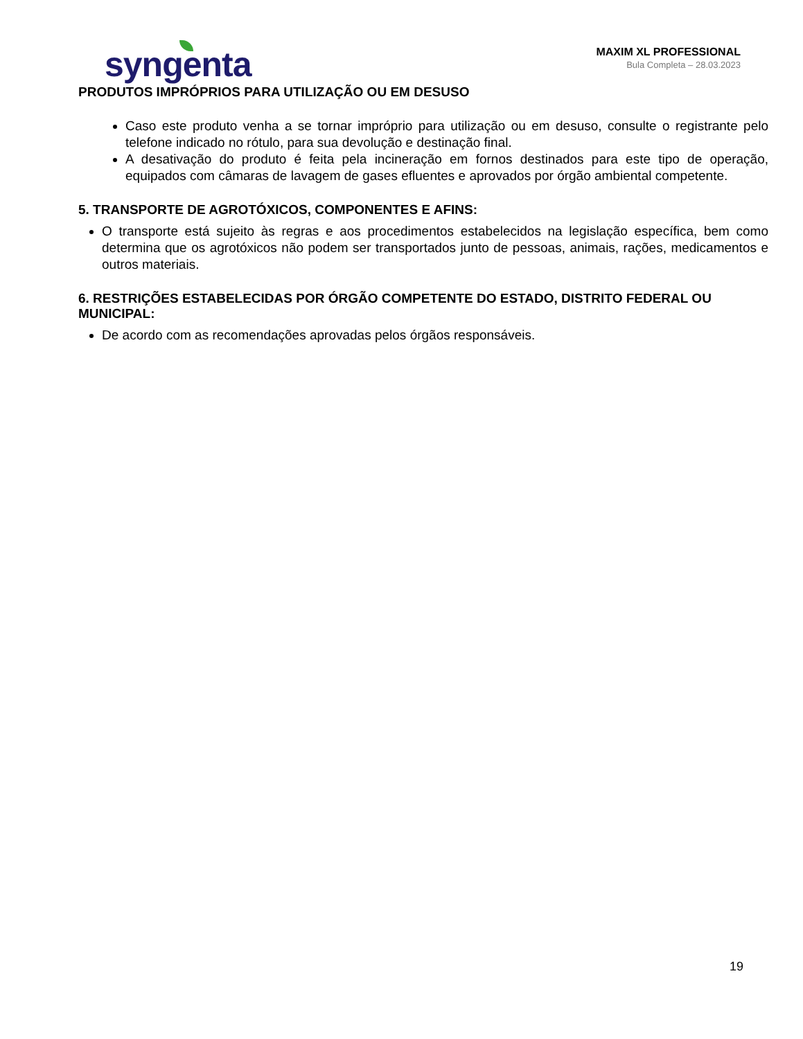syngenta
MAXIM XL PROFESSIONAL
Bula Completa – 28.03.2023
PRODUTOS IMPRÓPRIOS PARA UTILIZAÇÃO OU EM DESUSO
Caso este produto venha a se tornar impróprio para utilização ou em desuso, consulte o registrante pelo telefone indicado no rótulo, para sua devolução e destinação final.
A desativação do produto é feita pela incineração em fornos destinados para este tipo de operação, equipados com câmaras de lavagem de gases efluentes e aprovados por órgão ambiental competente.
5. TRANSPORTE DE AGROTÓXICOS, COMPONENTES E AFINS:
O transporte está sujeito às regras e aos procedimentos estabelecidos na legislação específica, bem como determina que os agrotóxicos não podem ser transportados junto de pessoas, animais, rações, medicamentos e outros materiais.
6. RESTRIÇÕES ESTABELECIDAS POR ÓRGÃO COMPETENTE DO ESTADO, DISTRITO FEDERAL OU MUNICIPAL:
De acordo com as recomendações aprovadas pelos órgãos responsáveis.
19